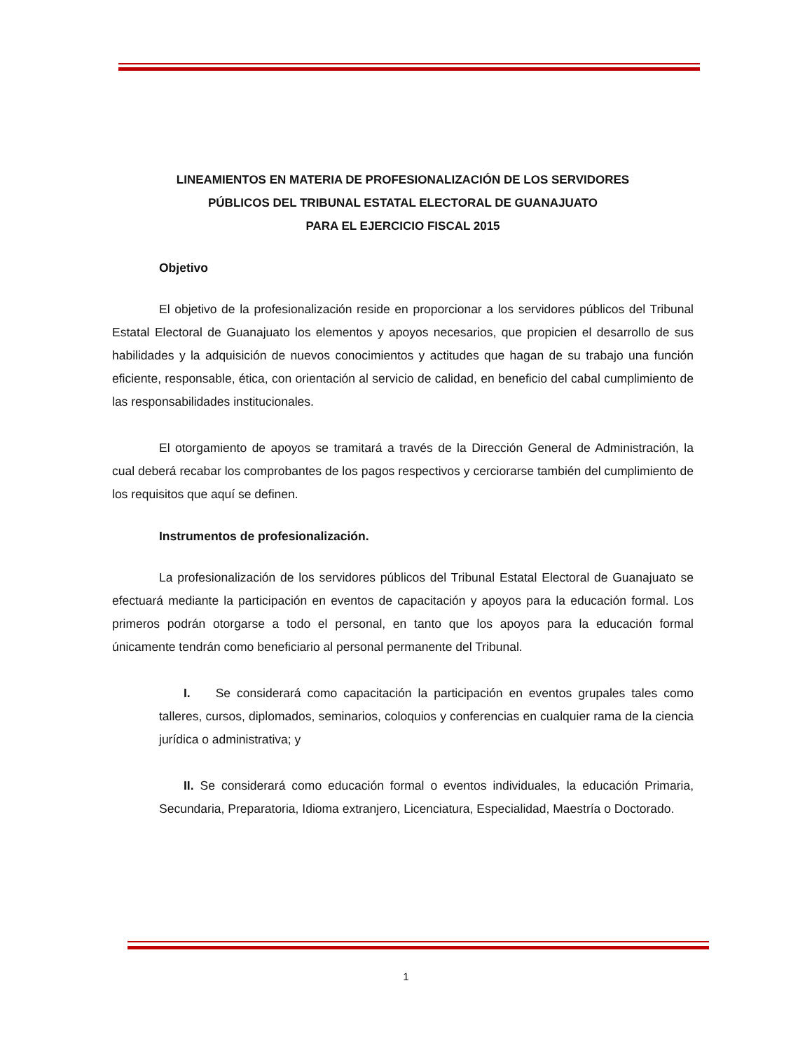LINEAMIENTOS EN MATERIA DE PROFESIONALIZACIÓN DE LOS SERVIDORES
PÚBLICOS DEL TRIBUNAL ESTATAL ELECTORAL DE GUANAJUATO
PARA EL EJERCICIO FISCAL 2015
Objetivo
El objetivo de la profesionalización reside en proporcionar a los servidores públicos del Tribunal Estatal Electoral de Guanajuato los elementos y apoyos necesarios, que propicien el desarrollo de sus habilidades y la adquisición de nuevos conocimientos y actitudes que hagan de su trabajo una función eficiente, responsable, ética, con orientación al servicio de calidad, en beneficio del cabal cumplimiento de las responsabilidades institucionales.
El otorgamiento de apoyos se tramitará a través de la Dirección General de Administración, la cual deberá recabar los comprobantes de los pagos respectivos y cerciorarse también del cumplimiento de los requisitos que aquí se definen.
Instrumentos de profesionalización.
La profesionalización de los servidores públicos del Tribunal Estatal Electoral de Guanajuato se efectuará mediante la participación en eventos de capacitación y apoyos para la educación formal. Los primeros podrán otorgarse a todo el personal, en tanto que los apoyos para la educación formal únicamente tendrán como beneficiario al personal permanente del Tribunal.
I. Se considerará como capacitación la participación en eventos grupales tales como talleres, cursos, diplomados, seminarios, coloquios y conferencias en cualquier rama de la ciencia jurídica o administrativa; y
II. Se considerará como educación formal o eventos individuales, la educación Primaria, Secundaria, Preparatoria, Idioma extranjero, Licenciatura, Especialidad, Maestría o Doctorado.
1